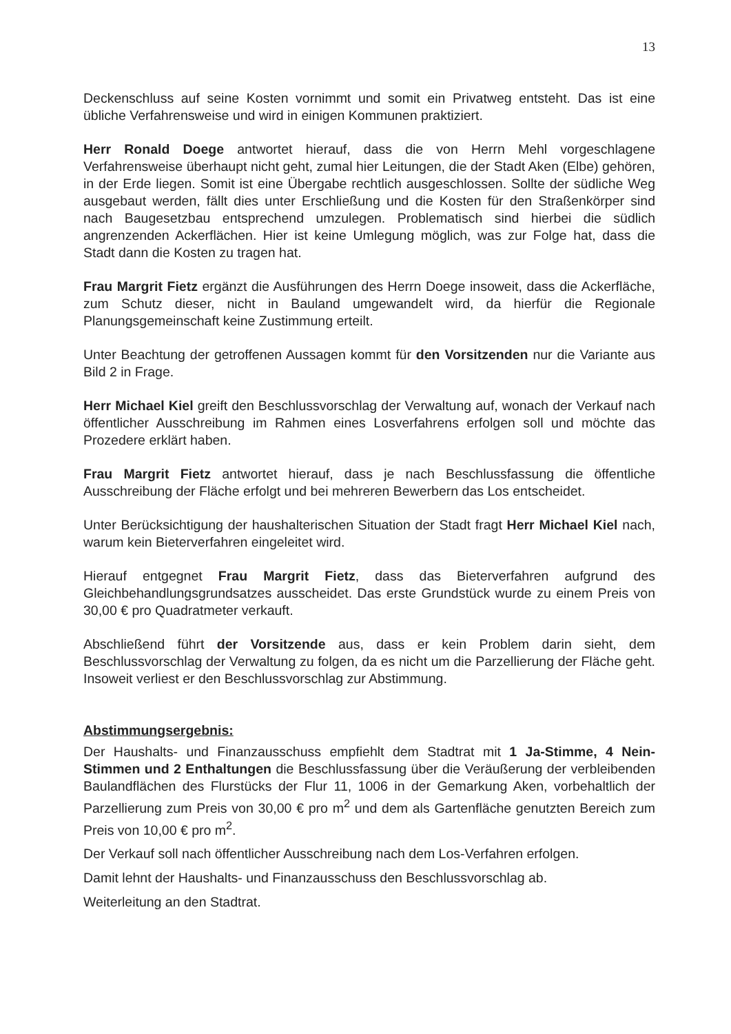13
Deckenschluss auf seine Kosten vornimmt und somit ein Privatweg entsteht. Das ist eine übliche Verfahrensweise und wird in einigen Kommunen praktiziert.
Herr Ronald Doege antwortet hierauf, dass die von Herrn Mehl vorgeschlagene Verfahrensweise überhaupt nicht geht, zumal hier Leitungen, die der Stadt Aken (Elbe) gehören, in der Erde liegen. Somit ist eine Übergabe rechtlich ausgeschlossen. Sollte der südliche Weg ausgebaut werden, fällt dies unter Erschließung und die Kosten für den Straßenkörper sind nach Baugesetzbau entsprechend umzulegen. Problematisch sind hierbei die südlich angrenzenden Ackerflächen. Hier ist keine Umlegung möglich, was zur Folge hat, dass die Stadt dann die Kosten zu tragen hat.
Frau Margrit Fietz ergänzt die Ausführungen des Herrn Doege insoweit, dass die Ackerfläche, zum Schutz dieser, nicht in Bauland umgewandelt wird, da hierfür die Regionale Planungsgemeinschaft keine Zustimmung erteilt.
Unter Beachtung der getroffenen Aussagen kommt für den Vorsitzenden nur die Variante aus Bild 2 in Frage.
Herr Michael Kiel greift den Beschlussvorschlag der Verwaltung auf, wonach der Verkauf nach öffentlicher Ausschreibung im Rahmen eines Losverfahrens erfolgen soll und möchte das Prozedere erklärt haben.
Frau Margrit Fietz antwortet hierauf, dass je nach Beschlussfassung die öffentliche Ausschreibung der Fläche erfolgt und bei mehreren Bewerbern das Los entscheidet.
Unter Berücksichtigung der haushalterischen Situation der Stadt fragt Herr Michael Kiel nach, warum kein Bieterverfahren eingeleitet wird.
Hierauf entgegnet Frau Margrit Fietz, dass das Bieterverfahren aufgrund des Gleichbehandlungsgrundsatzes ausscheidet. Das erste Grundstück wurde zu einem Preis von 30,00 € pro Quadratmeter verkauft.
Abschließend führt der Vorsitzende aus, dass er kein Problem darin sieht, dem Beschlussvorschlag der Verwaltung zu folgen, da es nicht um die Parzellierung der Fläche geht. Insoweit verliest er den Beschlussvorschlag zur Abstimmung.
Abstimmungsergebnis:
Der Haushalts- und Finanzausschuss empfiehlt dem Stadtrat mit 1 Ja-Stimme, 4 Nein-Stimmen und 2 Enthaltungen die Beschlussfassung über die Veräußerung der verbleibenden Baulandflächen des Flurstücks der Flur 11, 1006 in der Gemarkung Aken, vorbehaltlich der Parzellierung zum Preis von 30,00 € pro m<sup>2</sup> und dem als Gartenfläche genutzten Bereich zum Preis von 10,00 € pro m<sup>2</sup>.
Der Verkauf soll nach öffentlicher Ausschreibung nach dem Los-Verfahren erfolgen.
Damit lehnt der Haushalts- und Finanzausschuss den Beschlussvorschlag ab.
Weiterleitung an den Stadtrat.